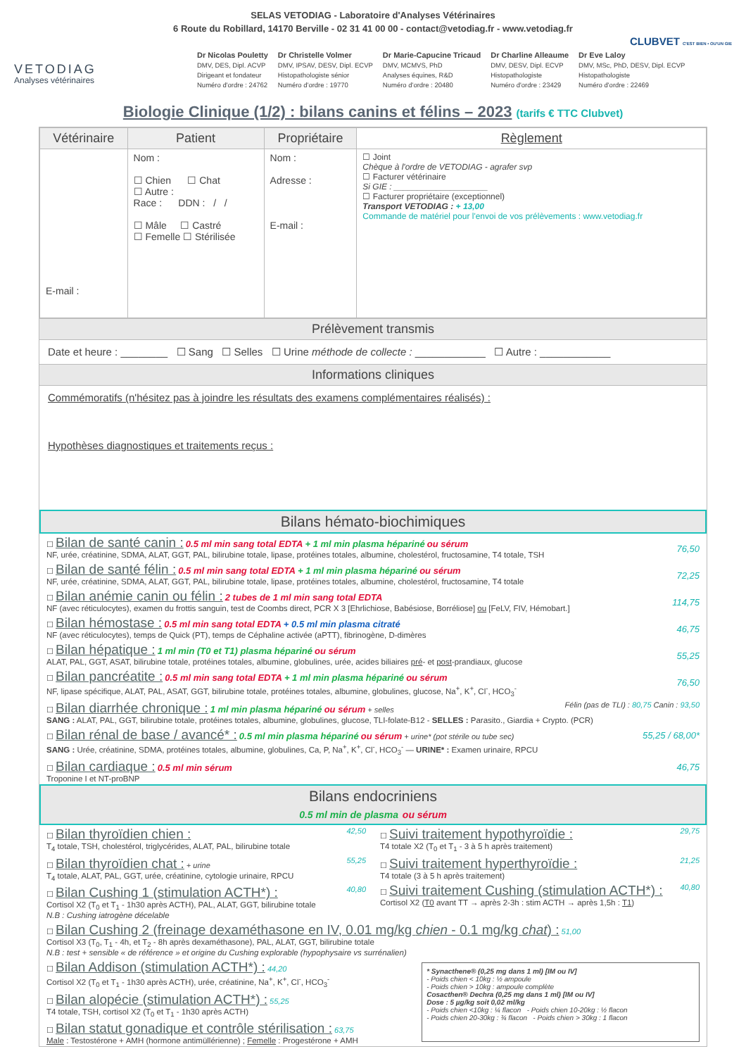SELAS VETODIAG - Laboratoire d'Analyses Vétérinaires
6 Route du Robillard, 14170 Berville - 02 31 41 00 00 - contact@vetodiag.fr - www.vetodiag.fr
CLUBVET C'EST BIEN • OU'UN GIE
VETODIAG
Analyses vétérinaires
Dr Nicolas Pouletty
DMV, DES, Dipl. ACVP
Dirigeant et fondateur
Numéro d'ordre : 24762
Dr Christelle Volmer
DMV, IPSAV, DESV, Dipl. ECVP
Histopathologiste sénior
Numéro d'ordre : 19770
Dr Marie-Capucine Tricaud
DMV, MCMVS, PhD
Analyses équines, R&D
Numéro d'ordre : 20480
Dr Charline Alleaume
DMV, DESV, Dipl. ECVP
Histopathologiste
Numéro d'ordre : 23429
Dr Eve Laloy
DMV, MSc, PhD, DESV, Dipl. ECVP
Histopathologiste
Numéro d'ordre : 22469
Biologie Clinique (1/2) : bilans canins et félins – 2023 (tarifs € TTC Clubvet)
| Vétérinaire | Patient | Propriétaire | Règlement |
| --- | --- | --- | --- |
| E-mail : | Nom : ☐ Chien ☐ Chat ☐ Autre : Race : DDN : / / ☐ Mâle ☐ Castré ☐ Femelle ☐ Stérilisée | Nom : Adresse : E-mail : | ☐ Joint Chèque à l'ordre de VETODIAG - agrafer svp ☐ Facturer vétérinaire Si GIE : ____________________ ☐ Facturer propriétaire (exceptionnel) Transport VETODIAG : + 13,00 Commande de matériel pour l'envoi de vos prélèvements : www.vetodiag.fr |
Prélèvement transmis
Date et heure : ________ ☐ Sang ☐ Selles ☐ Urine méthode de collecte : ____________ ☐ Autre : ____________
Informations cliniques
Commémoratifs (n'hésitez pas à joindre les résultats des examens complémentaires réalisés) :
Hypothèses diagnostiques et traitements reçus :
Bilans hémato-biochimiques
☐ Bilan de santé canin : 0.5 ml min sang total EDTA + 1 ml min plasma hépariné ou sérum
NF, urée, créatinine, SDMA, ALAT, GGT, PAL, bilirubine totale, lipase, protéines totales, albumine, cholestérol, fructosamine, T4 totale, TSH
76,50
☐ Bilan de santé félin : 0.5 ml min sang total EDTA + 1 ml min plasma hépariné ou sérum
NF, urée, créatinine, SDMA, ALAT, GGT, PAL, bilirubine totale, lipase, protéines totales, albumine, cholestérol, fructosamine, T4 totale
72,25
☐ Bilan anémie canin ou félin : 2 tubes de 1 ml min sang total EDTA
NF (avec réticulocytes), examen du frottis sanguin, test de Coombs direct, PCR X 3 [Ehrlichiose, Babésiose, Borréliose] ou [FeLV, FIV, Hémobart.]
114,75
☐ Bilan hémostase : 0.5 ml min sang total EDTA + 0.5 ml min plasma citraté
NF (avec réticulocytes), temps de Quick (PT), temps de Céphaline activée (aPTT), fibrinogène, D-dimères
46,75
☐ Bilan hépatique : 1 ml min (T0 et T1) plasma hépariné ou sérum
ALAT, PAL, GGT, ASAT, bilirubine totale, protéines totales, albumine, globulines, urée, acides biliaires pré- et post-prandiaux, glucose
55,25
☐ Bilan pancréatite : 0.5 ml min sang total EDTA + 1 ml min plasma hépariné ou sérum
NF, lipase spécifique, ALAT, PAL, ASAT, GGT, bilirubine totale, protéines totales, albumine, globulines, glucose, Na<sup>+</sup>, K<sup>+</sup>, Cl<sup>-</sup>, HCO<sub>3</sub><sup>-</sup>
76,50
☐ Bilan diarrhée chronique : 1 ml min plasma hépariné ou sérum + selles Félin (pas de TLI) : 80,75 Canin : 93,50
SANG : ALAT, PAL, GGT, bilirubine totale, protéines totales, albumine, globulines, glucose, TLI-folate-B12 - SELLES : Parasito., Giardia + Crypto. (PCR)
☐ Bilan rénal de base / avancé* : 0.5 ml min plasma hépariné ou sérum + urine* (pot stérile ou tube sec)
SANG : Urée, créatinine, SDMA, protéines totales, albumine, globulines, Ca, P, Na<sup>+</sup>, K<sup>+</sup>, Cl<sup>-</sup>, HCO<sub>3</sub><sup>-</sup> — URINE* : Examen urinaire, RPCU
55,25 / 68,00*
☐ Bilan cardiaque : 0.5 ml min sérum
Troponine I et NT-proBNP
46,75
Bilans endocriniens
0.5 ml min de plasma ou sérum
☐ Bilan thyroïdien chien : 42,50
T<sub>4</sub> totale, TSH, cholestérol, triglycérides, ALAT, PAL, bilirubine totale
☐ Bilan thyroïdien chat : + urine 55,25
T<sub>4</sub> totale, ALAT, PAL, GGT, urée, créatinine, cytologie urinaire, RPCU
☐ Bilan Cushing 1 (stimulation ACTH*) : 40,80
Cortisol X2 (T<sub>0</sub> et T<sub>1</sub> - 1h30 après ACTH), PAL, ALAT, GGT, bilirubine totale
N.B : Cushing iatrogène décelable
☐ Suivi traitement hypothyroïdie : 29,75
T4 totale X2 (T<sub>0</sub> et T<sub>1</sub> - 3 à 5 h après traitement)
☐ Suivi traitement hyperthyroïdie : 21,25
T4 totale (3 à 5 h après traitement)
☐ Suivi traitement Cushing (stimulation ACTH*) : 40,80
Cortisol X2 (T0 avant TT → après 2-3h : stim ACTH → après 1,5h : T1)
☐ Bilan Cushing 2 (freinage dexaméthasone en IV, 0.01 mg/kg chien - 0.1 mg/kg chat) : 51,00
Cortisol X3 (T<sub>0</sub>, T<sub>1</sub> - 4h, et T<sub>2</sub> - 8h après dexaméthasone), PAL, ALAT, GGT, bilirubine totale
N.B : test + sensible « de référence » et origine du Cushing explorable (hypophysaire vs surrénalien)
☐ Bilan Addison (stimulation ACTH*) : 44,20
Cortisol X2 (T<sub>0</sub> et T<sub>1</sub> - 1h30 après ACTH), urée, créatinine, Na<sup>+</sup>, K<sup>+</sup>, Cl<sup>-</sup>, HCO<sub>3</sub><sup>-</sup>
☐ Bilan alopécie (stimulation ACTH*) : 55,25
T4 totale, TSH, cortisol X2 (T<sub>0</sub> et T<sub>1</sub> - 1h30 après ACTH)
☐ Bilan statut gonadique et contrôle stérilisation : 63,75
Male : Testostérone + AMH (hormone antimüllérienne) ; Femelle : Progestérone + AMH
* Synacthene® (0,25 mg dans 1 ml) [IM ou IV]
- Poids chien < 10kg : ½ ampoule
- Poids chien > 10kg : ampoule complète
Cosacthen® Dechra (0,25 mg dans 1 ml) [IM ou IV]
Dose : 5 µg/kg soit 0,02 ml/kg
- Poids chien <10kg : ¼ flacon - Poids chien 10-20kg : ½ flacon
- Poids chien 20-30kg : ¾ flacon - Poids chien > 30kg : 1 flacon